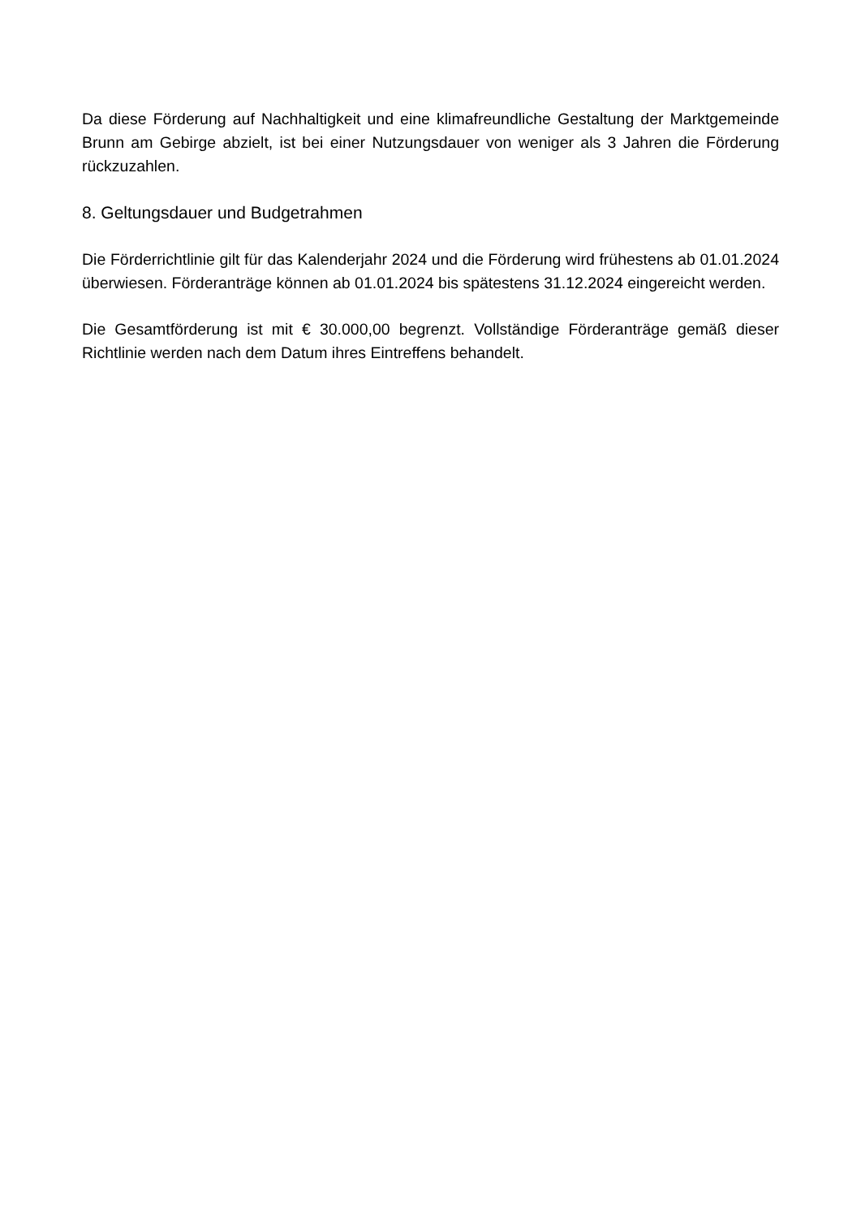Da diese Förderung auf Nachhaltigkeit und eine klimafreundliche Gestaltung der Marktgemeinde Brunn am Gebirge abzielt, ist bei einer Nutzungsdauer von weniger als 3 Jahren die Förderung rückzuzahlen.
8. Geltungsdauer und Budgetrahmen
Die Förderrichtlinie gilt für das Kalenderjahr 2024 und die Förderung wird frühestens ab 01.01.2024 überwiesen. Förderanträge können ab 01.01.2024 bis spätestens 31.12.2024 eingereicht werden.
Die Gesamtförderung ist mit € 30.000,00 begrenzt. Vollständige Förderanträge gemäß dieser Richtlinie werden nach dem Datum ihres Eintreffens behandelt.